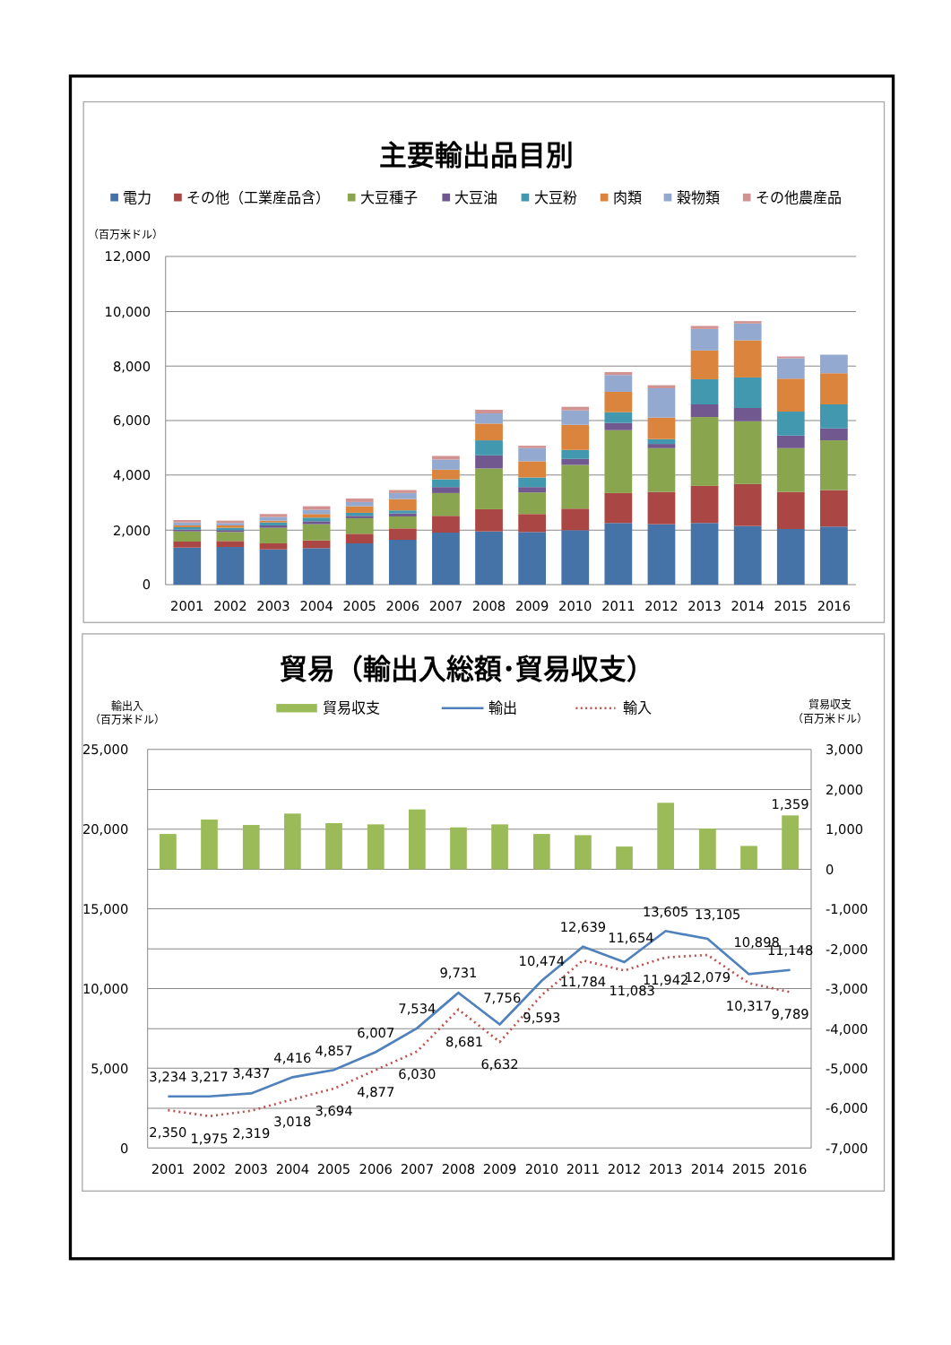主要輸出品目別
電力
その他（工業産品含）
大豆種子
大豆油
大豆粉
肉類
穀物類
その他農産品
（百万米ドル）
12,000
10,000
8,000
6,000
4,000
2,000
0
2001
2002
2003
2004
2005
2006
2007
2008
2009
2010
2011
2012
2013
2014
2015
2016
貿易（輸出入総額･貿易収支）
輸出入
（百万米ドル）
貿易収支
輸出
輸入
貿易収支
（百万米ドル）
25,000
20,000
15,000
10,000
5,000
0
3,000
2,000
1,000
0
-1,000
-2,000
-3,000
-4,000
-5,000
-6,000
-7,000
3,234
3,217
3,437
4,416
4,857
6,007
7,534
9,731
7,756
10,474
12,639
11,654
13,605
13,105
10,898
11,148
1,359
2,350
1,975
2,319
3,018
3,694
4,877
6,030
8,681
6,632
9,593
11,784
11,083
11,942
12,079
10,317
9,789
2001
2002
2003
2004
2005
2006
2007
2008
2009
2010
2011
2012
2013
2014
2015
2016